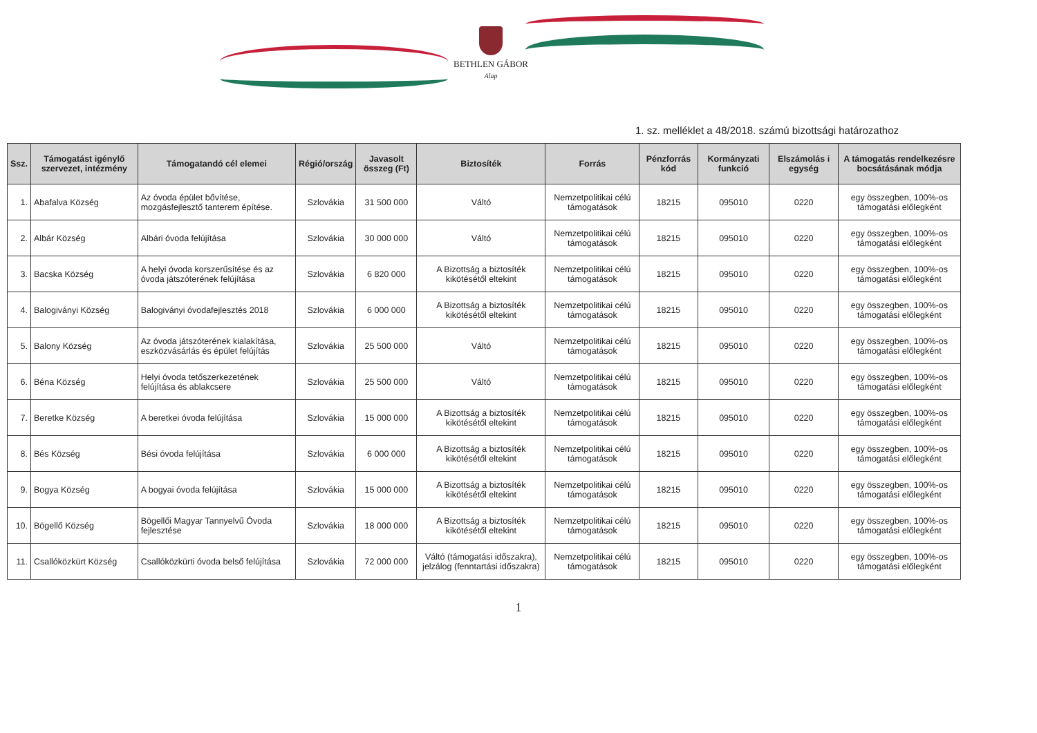BETHLEN GÁBOR
Alap
1. sz. melléklet a 48/2018. számú bizottsági határozathoz
| Ssz. | Támogatást igénylő szervezet, intézmény | Támogatandó cél elemei | Régió/ország | Javasolt összeg (Ft) | Biztosíték | Forrás | Pénzforrás kód | Kormányzati funkció | Elszámolás i egység | A támogatás rendelkezésre bocsátásának módja |
| --- | --- | --- | --- | --- | --- | --- | --- | --- | --- | --- |
| 1. | Abafalva Község | Az óvoda épület bővítése, mozgásfejlesztő tanterem építése. | Szlovákia | 31 500 000 | Váltó | Nemzetpolitikai célú támogatások | 18215 | 095010 | 0220 | egy összegben, 100%-os támogatási előlegként |
| 2. | Albár Község | Albári óvoda felújítása | Szlovákia | 30 000 000 | Váltó | Nemzetpolitikai célú támogatások | 18215 | 095010 | 0220 | egy összegben, 100%-os támogatási előlegként |
| 3. | Bacska Község | A helyi óvoda korszerűsítése és az óvoda játszóterének felújítása | Szlovákia | 6 820 000 | A Bizottság a biztosíték kikötésétől eltekint | Nemzetpolitikai célú támogatások | 18215 | 095010 | 0220 | egy összegben, 100%-os támogatási előlegként |
| 4. | Balogiványi Község | Balogiványi óvodafejlesztés 2018 | Szlovákia | 6 000 000 | A Bizottság a biztosíték kikötésétől eltekint | Nemzetpolitikai célú támogatások | 18215 | 095010 | 0220 | egy összegben, 100%-os támogatási előlegként |
| 5. | Balony Község | Az óvoda játszóterének kialakítása, eszközvásárlás és épület felújítás | Szlovákia | 25 500 000 | Váltó | Nemzetpolitikai célú támogatások | 18215 | 095010 | 0220 | egy összegben, 100%-os támogatási előlegként |
| 6. | Béna Község | Helyi óvoda tetőszerkezetének felújítása és ablakcsere | Szlovákia | 25 500 000 | Váltó | Nemzetpolitikai célú támogatások | 18215 | 095010 | 0220 | egy összegben, 100%-os támogatási előlegként |
| 7. | Beretke Község | A beretkei óvoda felújítása | Szlovákia | 15 000 000 | A Bizottság a biztosíték kikötésétől eltekint | Nemzetpolitikai célú támogatások | 18215 | 095010 | 0220 | egy összegben, 100%-os támogatási előlegként |
| 8. | Bés Község | Bési óvoda felújítása | Szlovákia | 6 000 000 | A Bizottság a biztosíték kikötésétől eltekint | Nemzetpolitikai célú támogatások | 18215 | 095010 | 0220 | egy összegben, 100%-os támogatási előlegként |
| 9. | Bogya Község | A bogyai óvoda felújítása | Szlovákia | 15 000 000 | A Bizottság a biztosíték kikötésétől eltekint | Nemzetpolitikai célú támogatások | 18215 | 095010 | 0220 | egy összegben, 100%-os támogatási előlegként |
| 10. | Bögellő Község | Bögellői Magyar Tannyelvű Óvoda fejlesztése | Szlovákia | 18 000 000 | A Bizottság a biztosíték kikötésétől eltekint | Nemzetpolitikai célú támogatások | 18215 | 095010 | 0220 | egy összegben, 100%-os támogatási előlegként |
| 11. | Csallóközkürt Község | Csallóközkürti óvoda belső felújítása | Szlovákia | 72 000 000 | Váltó (támogatási időszakra), jelzálog (fenntartási időszakra) | Nemzetpolitikai célú támogatások | 18215 | 095010 | 0220 | egy összegben, 100%-os támogatási előlegként |
1